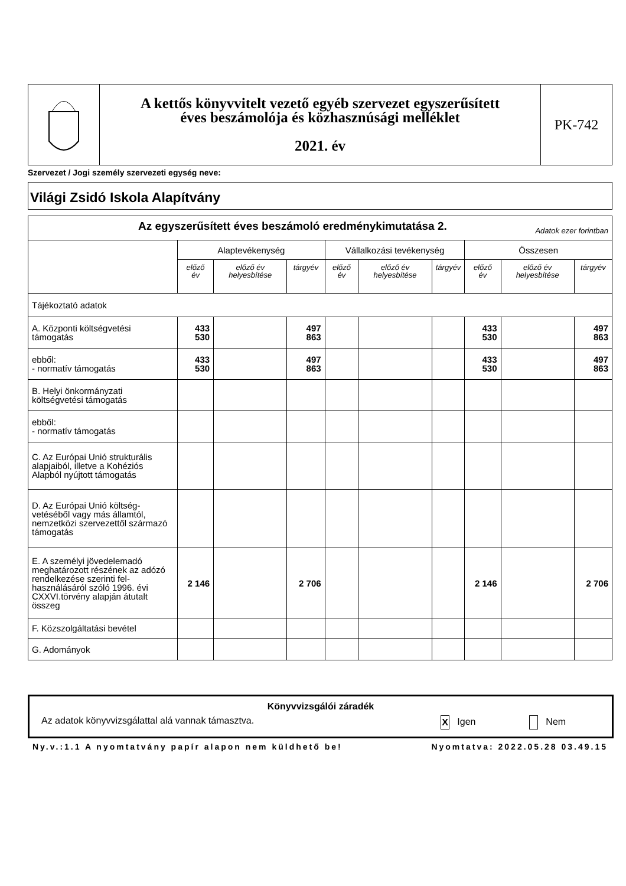| | A kettős könyvvitelt vezető egyéb szervezet egyszerűsített éves beszámolója és közhasznúsági melléklet 2021. év | PK-742 |
Szervezet / Jogi személy szervezeti egység neve:
Világi Zsidó Iskola Alapítvány
| Az egyszerűsített éves beszámoló eredménykimutatása 2. Adatok ezer forintban | | | | | | | | | |
| | Alaptevékenység | | | Vállalkozási tevékenység | | | Összesen | | |
| | előző év | előző év helyesbítése | tárgyév | előző év | előző év helyesbítése | tárgyév | előző év | előző év helyesbítése | tárgyév |
| Tájékoztató adatok | | | | | | | | | |
| A. Központi költségvetési támogatás | 433 530 | | 497 863 | | | | 433 530 | | 497 863 |
| ebből: - normatív támogatás | 433 530 | | 497 863 | | | | 433 530 | | 497 863 |
| B. Helyi önkormányzati költségvetési támogatás | | | | | | | | | |
| ebből: - normatív támogatás | | | | | | | | | |
| C. Az Európai Unió strukturális alapjaiból, illetve a Kohéziós Alapból nyújtott támogatás | | | | | | | | | |
| D. Az Európai Unió költség-vetéséből vagy más államtól, nemzetközi szervezettől származó támogatás | | | | | | | | | |
| E. A személyi jövedelemadó meghatározott részének az adózó rendelkezése szerinti fel-használásáról szóló 1996. évi CXXVI.törvény alapján átutalt összeg | 2 146 | | 2 706 | | | | 2 146 | | 2 706 |
| F. Közszolgáltatási bevétel | | | | | | | | | |
| G. Adományok | | | | | | | | | |
Könyvvizsgálói záradék
Az adatok könyvvizsgálattal alá vannak támasztva. X Igen Nem
Ny.v.:1.1 A nyomtatvány papír alapon nem küldhető be! Nyomtatva: 2022.05.28 03.49.15